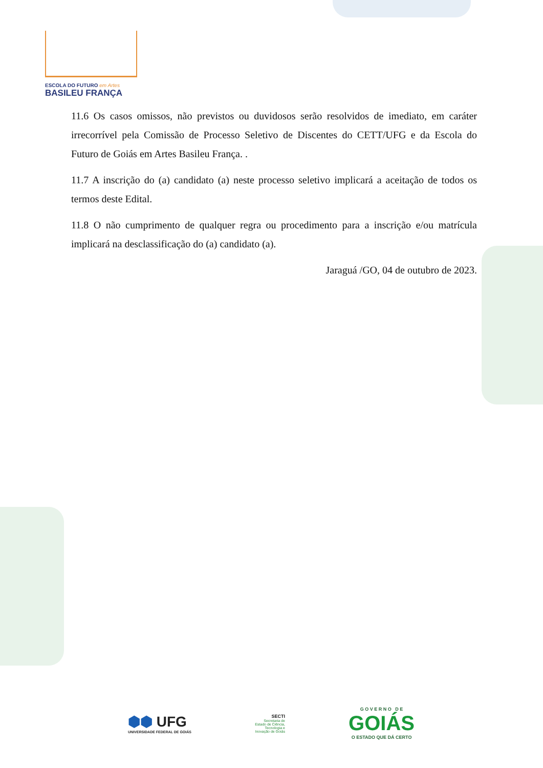ESCOLA DO FUTURO em Artes
BASILEU FRANÇA
11.6 Os casos omissos, não previstos ou duvidosos serão resolvidos de imediato, em caráter irrecorrível pela Comissão de Processo Seletivo de Discentes do CETT/UFG e da Escola do Futuro de Goiás em Artes Basileu França. .
11.7 A inscrição do (a) candidato (a) neste processo seletivo implicará a aceitação de todos os termos deste Edital.
11.8 O não cumprimento de qualquer regra ou procedimento para a inscrição e/ou matrícula implicará na desclassificação do (a) candidato (a).
Jaraguá /GO, 04 de outubro de 2023.
⬢⬢ UFG
UNIVERSIDADE FEDERAL DE GOIÁS
SECTI
Secretaria de
Estado de Ciência,
Tecnologia e
Inovação de Goiás
G O V E R N O D E
GOIÁS
O ESTADO QUE DÁ CERTO